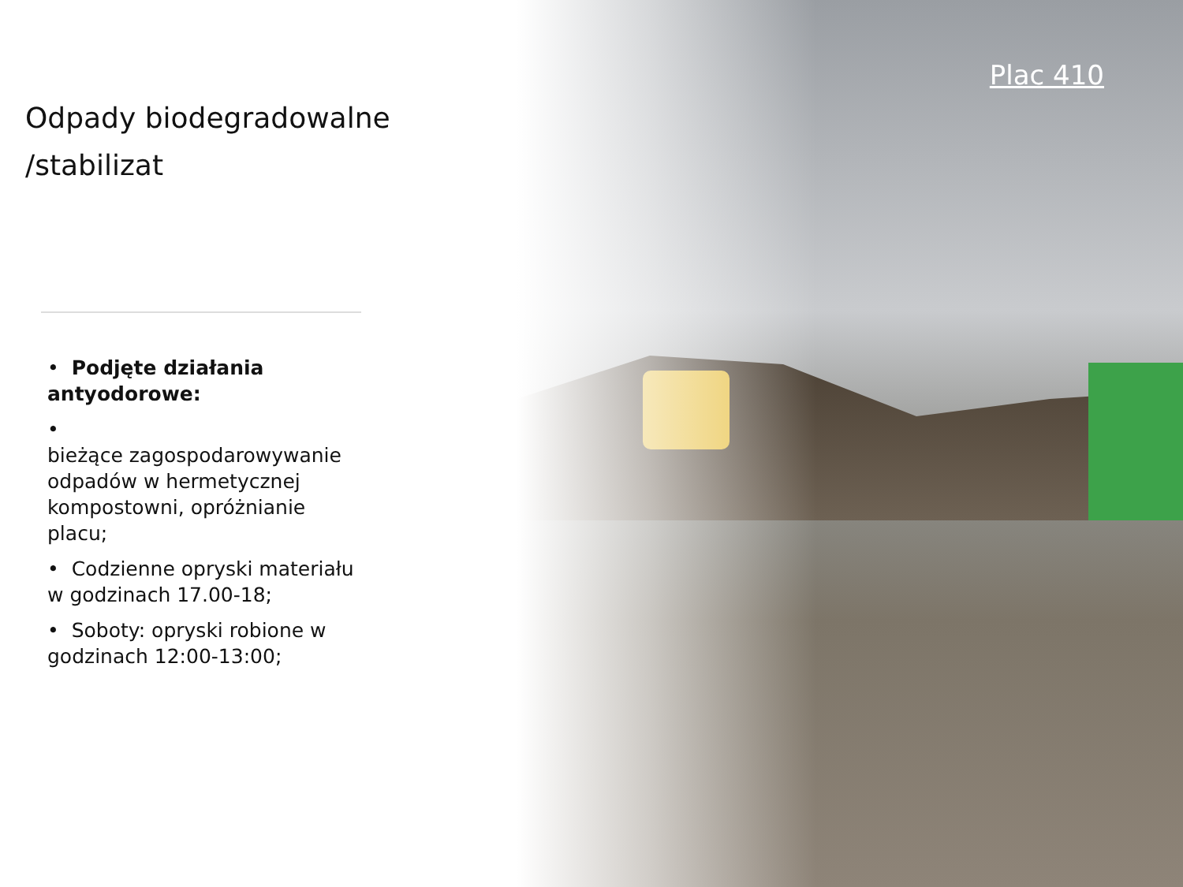Odpady biodegradowalne /stabilizat
• Podjęte działania antyodorowe:
•
bieżące zagospodarowywanie odpadów w hermetycznej kompostowni, opróżnianie placu;
• Codzienne opryski materiału w godzinach 17.00-18;
• Soboty: opryski robione w godzinach 12:00-13:00;
Plac 410